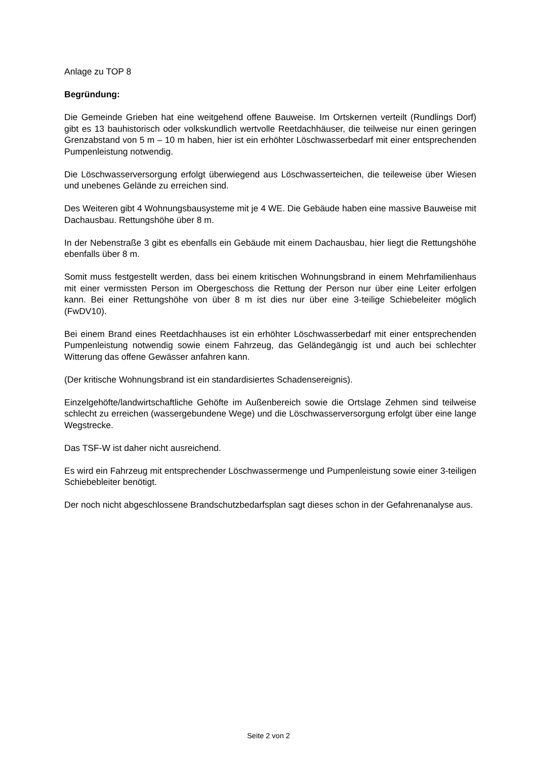Anlage zu TOP 8
Begründung:
Die Gemeinde Grieben hat eine weitgehend offene Bauweise. Im Ortskernen verteilt (Rundlings Dorf) gibt es 13 bauhistorisch oder volkskundlich wertvolle Reetdachhäuser, die teilweise nur einen geringen Grenzabstand von 5 m – 10 m haben, hier ist ein erhöhter Löschwasserbedarf mit einer entsprechenden Pumpenleistung notwendig.
Die Löschwasserversorgung erfolgt überwiegend aus Löschwasserteichen, die teileweise über Wiesen und unebenes Gelände zu erreichen sind.
Des Weiteren gibt 4 Wohnungsbausysteme mit je 4 WE. Die Gebäude haben eine massive Bauweise mit Dachausbau. Rettungshöhe über 8 m.
In der Nebenstraße 3 gibt es ebenfalls ein Gebäude mit einem Dachausbau, hier liegt die Rettungshöhe ebenfalls über 8 m.
Somit muss festgestellt werden, dass bei einem kritischen Wohnungsbrand in einem Mehrfamilienhaus mit einer vermissten Person im Obergeschoss die Rettung der Person nur über eine Leiter erfolgen kann. Bei einer Rettungshöhe von über 8 m ist dies nur über eine 3-teilige Schiebeleiter möglich (FwDV10).
Bei einem Brand eines Reetdachhauses ist ein erhöhter Löschwasserbedarf mit einer entsprechenden Pumpenleistung notwendig sowie einem Fahrzeug, das Geländegängig ist und auch bei schlechter Witterung das offene Gewässer anfahren kann.
(Der kritische Wohnungsbrand ist ein standardisiertes Schadensereignis).
Einzelgehöfte/landwirtschaftliche Gehöfte im Außenbereich sowie die Ortslage Zehmen sind teilweise schlecht zu erreichen (wassergebundene Wege) und die Löschwasserversorgung erfolgt über eine lange Wegstrecke.
Das TSF-W ist daher nicht ausreichend.
Es wird ein Fahrzeug mit entsprechender Löschwassermenge und Pumpenleistung sowie einer 3-teiligen Schiebebleiter benötigt.
Der noch nicht abgeschlossene Brandschutzbedarfsplan sagt dieses schon in der Gefahrenanalyse aus.
Seite 2 von 2